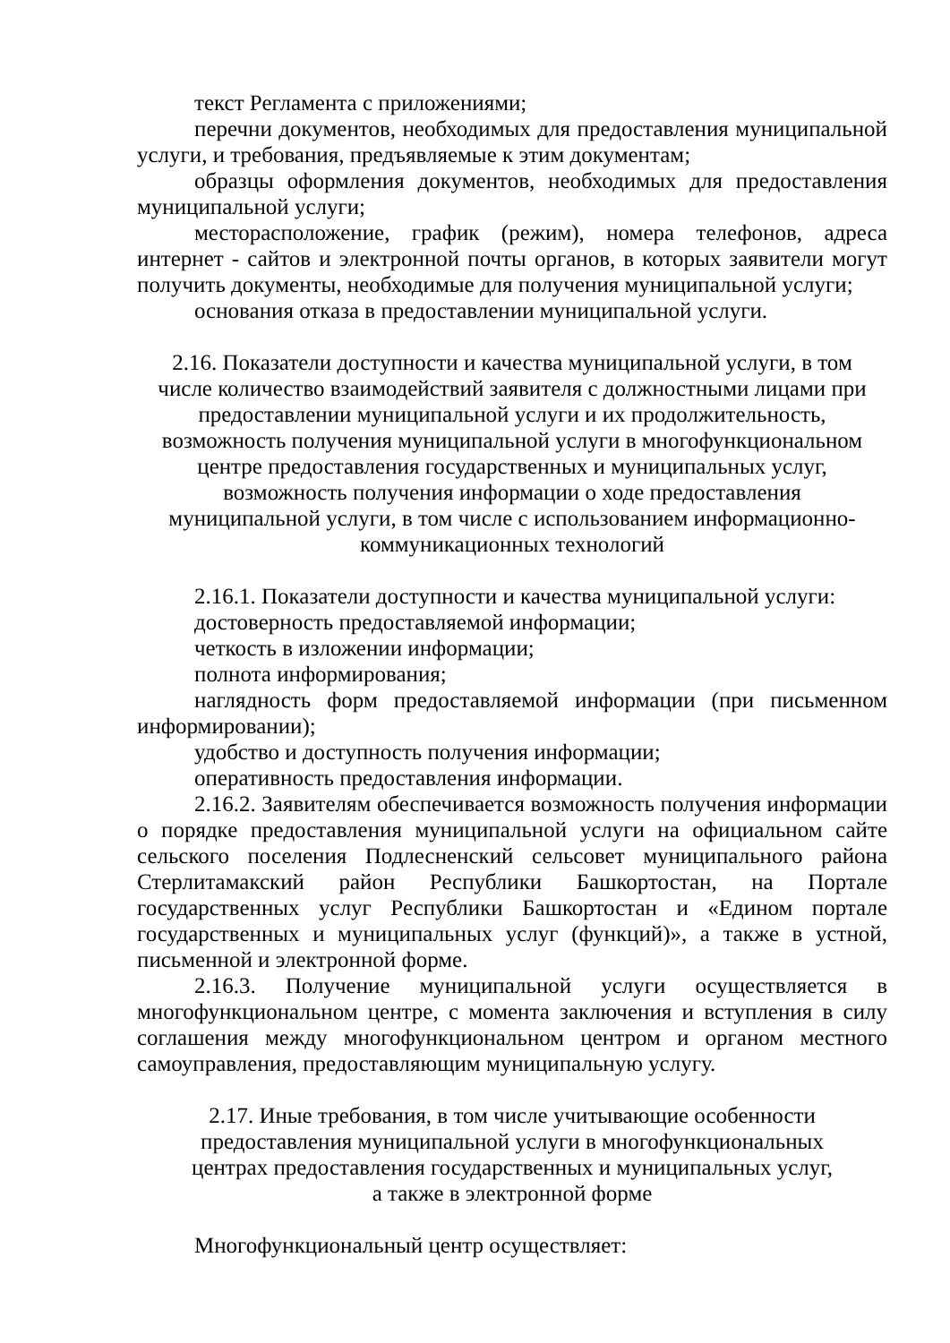текст Регламента с приложениями;
перечни документов, необходимых для предоставления муниципальной услуги, и требования, предъявляемые к этим документам;
образцы оформления документов, необходимых для предоставления муниципальной услуги;
месторасположение, график (режим), номера телефонов, адреса интернет - сайтов и электронной почты органов, в которых заявители могут получить документы, необходимые для получения муниципальной услуги;
основания отказа в предоставлении муниципальной услуги.
2.16. Показатели доступности и качества муниципальной услуги, в том числе количество взаимодействий заявителя с должностными лицами при предоставлении муниципальной услуги и их продолжительность, возможность получения муниципальной услуги в многофункциональном центре предоставления государственных и муниципальных услуг, возможность получения информации о ходе предоставления муниципальной услуги, в том числе с использованием информационно-коммуникационных технологий
2.16.1. Показатели доступности и качества муниципальной услуги:
достоверность предоставляемой информации;
четкость в изложении информации;
полнота информирования;
наглядность форм предоставляемой информации (при письменном информировании);
удобство и доступность получения информации;
оперативность предоставления информации.
2.16.2. Заявителям обеспечивается возможность получения информации о порядке предоставления муниципальной услуги на официальном сайте сельского поселения Подлесненский сельсовет муниципального района Стерлитамакский район Республики Башкортостан, на Портале государственных услуг Республики Башкортостан и «Едином портале государственных и муниципальных услуг (функций)», а также в устной, письменной и электронной форме.
2.16.3. Получение муниципальной услуги осуществляется в многофункциональном центре, с момента заключения и вступления в силу соглашения между многофункциональном центром и органом местного самоуправления, предоставляющим муниципальную услугу.
2.17. Иные требования, в том числе учитывающие особенности предоставления муниципальной услуги в многофункциональных центрах предоставления государственных и муниципальных услуг, а также в электронной форме
Многофункциональный центр осуществляет: